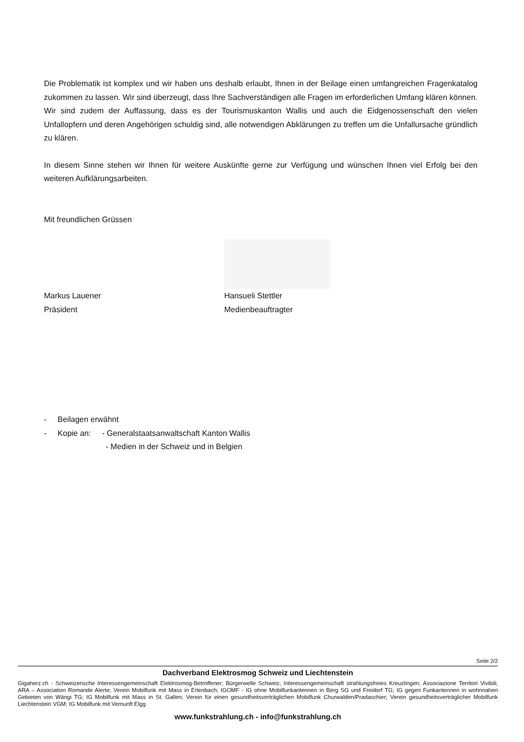Die Problematik ist komplex und wir haben uns deshalb erlaubt, Ihnen in der Beilage einen umfangreichen Fragenkatalog zukommen zu lassen. Wir sind überzeugt, dass Ihre Sachverständigen alle Fragen im erforderlichen Umfang klären können. Wir sind zudem der Auffassung, dass es der Tourismuskanton Wallis und auch die Eidgenossenschaft den vielen Unfallopfern und deren Angehörigen schuldig sind, alle notwendigen Abklärungen zu treffen um die Unfallursache gründlich zu klären.
In diesem Sinne stehen wir Ihnen für weitere Auskünfte gerne zur Verfügung und wünschen Ihnen viel Erfolg bei den weiteren Aufklärungsarbeiten.
Mit freundlichen Grüssen
Markus Lauener
Präsident
Hansueli Stettler
Medienbeauftragter
- Beilagen erwähnt
- Kopie an: - Generalstaatsanwaltschaft Kanton Wallis
- Medien in der Schweiz und in Belgien
Seite 2/2
Dachverband Elektrosmog Schweiz und Liechtenstein
Gigaherz.ch - Schweizerische Interessengemeinschaft Elektrosmog-Betroffener; Bürgerwelle Schweiz; Interessengemeinschaft strahlungsfreies Kreuzlingen; Associazione Territori Vivibili; ARA – Association Romande Alerte; Verein Mobilfunk mit Mass in Erlenbach; IGOMF - IG ohne Mobilfunkantennen in Berg SG und Freidorf TG; IG gegen Funkantennen in wohnnahen Gebieten von Wängi TG; IG Mobilfunk mit Mass in St. Gallen; Verein für einen gesundheitsverträglichen Mobilfunk Churwalden/Pradaschier; Verein gesundheitsverträglicher Mobilfunk Liechtenstein VGM; IG Mobilfunk mit Vernunft Elgg
www.funkstrahlung.ch - info@funkstrahlung.ch